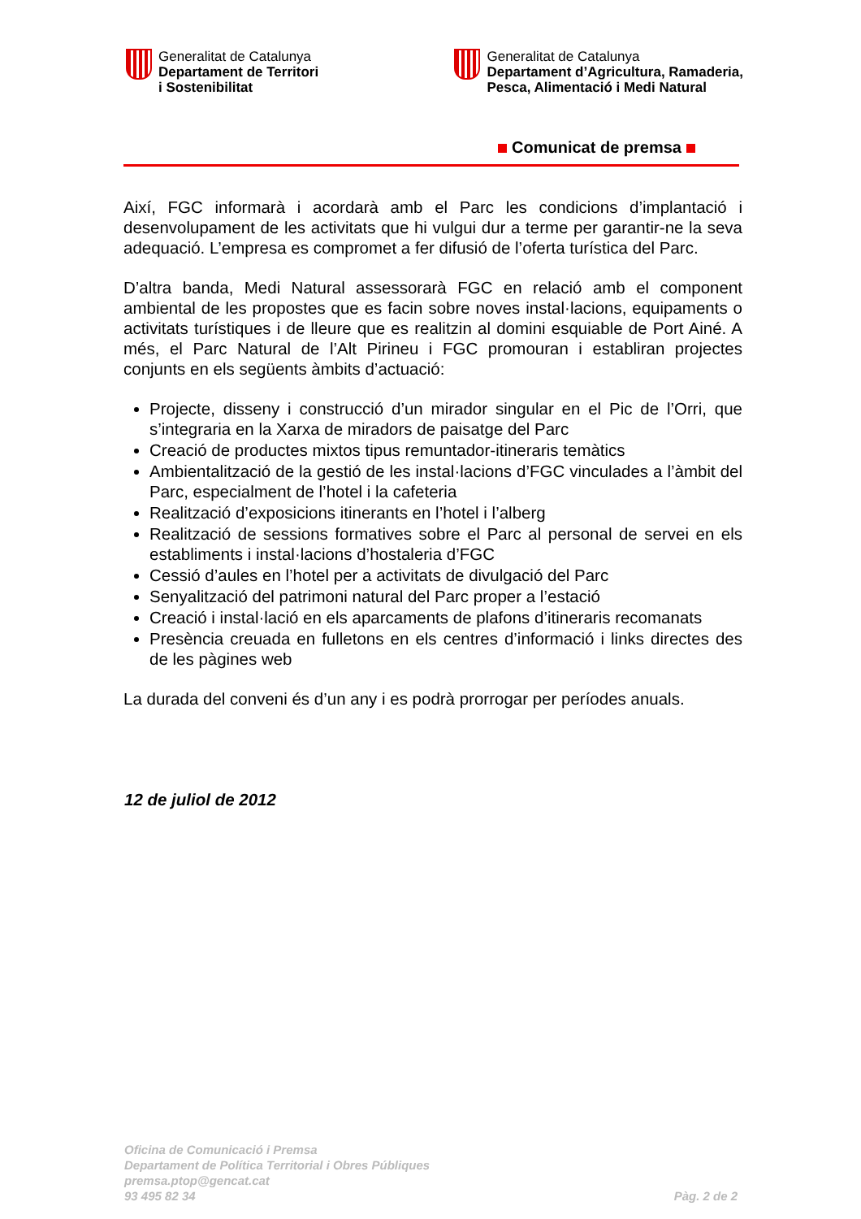Generalitat de Catalunya
Departament de Territori
i Sostenibilitat
Generalitat de Catalunya
Departament d’Agricultura, Ramaderia,
Pesca, Alimentació i Medi Natural
Comunicat de premsa
Així, FGC informarà i acordarà amb el Parc les condicions d’implantació i desenvolupament de les activitats que hi vulgui dur a terme per garantir-ne la seva adequació. L’empresa es compromet a fer difusió de l’oferta turística del Parc.
D’altra banda, Medi Natural assessorarà FGC en relació amb el component ambiental de les propostes que es facin sobre noves instal·lacions, equipaments o activitats turístiques i de lleure que es realitzin al domini esquiable de Port Ainé. A més, el Parc Natural de l’Alt Pirineu i FGC promouran i establiran projectes conjunts en els següents àmbits d’actuació:
Projecte, disseny i construcció d’un mirador singular en el Pic de l’Orri, que s’integraria en la Xarxa de miradors de paisatge del Parc
Creació de productes mixtos tipus remuntador-itineraris temàtics
Ambientalització de la gestió de les instal·lacions d’FGC vinculades a l’àmbit del Parc, especialment de l’hotel i la cafeteria
Realització d’exposicions itinerants en l’hotel i l’alberg
Realització de sessions formatives sobre el Parc al personal de servei en els establiments i instal·lacions d’hostaleria d’FGC
Cessió d’aules en l’hotel per a activitats de divulgació del Parc
Senyalització del patrimoni natural del Parc proper a l’estació
Creació i instal·lació en els aparcaments de plafons d’itineraris recomanats
Presència creuada en fulletons en els centres d’informació i links directes des de les pàgines web
La durada del conveni és d’un any i es podrà prorrogar per períodes anuals.
12 de juliol de 2012
Oficina de Comunicació i Premsa
Departament de Política Territorial i Obres Públiques
premsa.ptop@gencat.cat
93 495 82 34
Pàg. 2 de 2